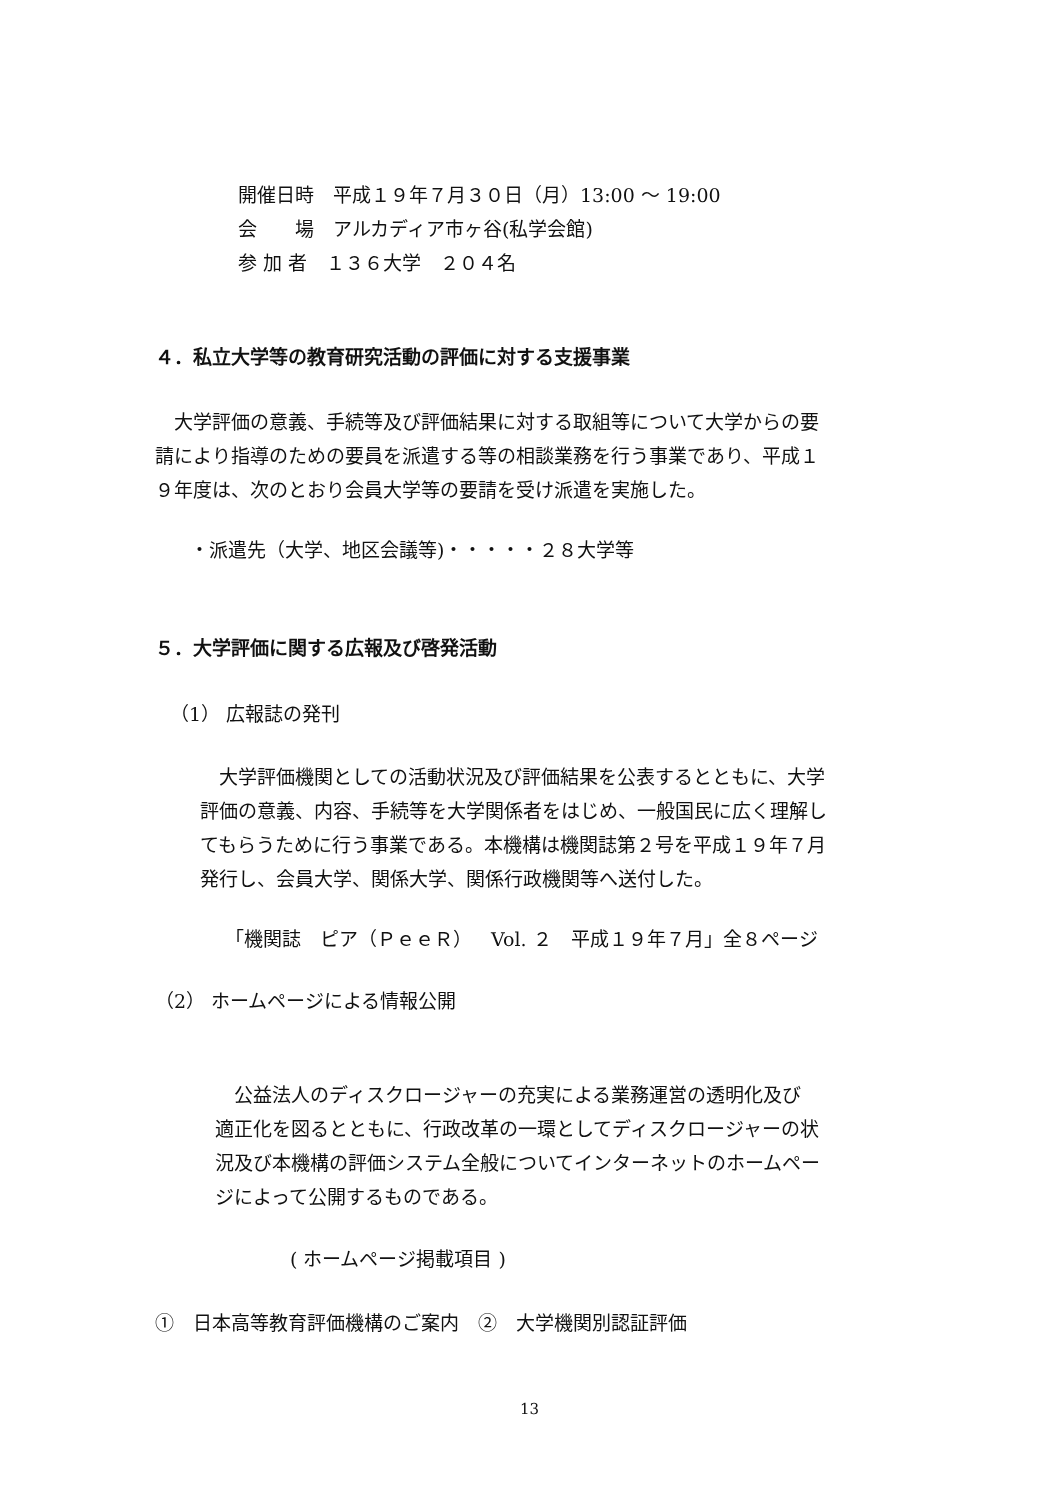開催日時　平成１９年７月３０日（月）13:00 ～ 19:00
会　　場　アルカディア市ヶ谷(私学会館)
参 加 者　１３６大学　２０４名
４．私立大学等の教育研究活動の評価に対する支援事業
　大学評価の意義、手続等及び評価結果に対する取組等について大学からの要
請により指導のための要員を派遣する等の相談業務を行う事業であり、平成１
９年度は、次のとおり会員大学等の要請を受け派遣を実施した。
・派遣先（大学、地区会議等)・・・・・２８大学等
５．大学評価に関する広報及び啓発活動
（1） 広報誌の発刊
　大学評価機関としての活動状況及び評価結果を公表するとともに、大学
評価の意義、内容、手続等を大学関係者をはじめ、一般国民に広く理解し
てもらうために行う事業である。本機構は機関誌第２号を平成１９年７月
発行し、会員大学、関係大学、関係行政機関等へ送付した。
「機関誌　ピア（ＰｅｅＲ）　Vol. ２　平成１９年７月」全８ページ
（2） ホームページによる情報公開
　公益法人のディスクロージャーの充実による業務運営の透明化及び
適正化を図るとともに、行政改革の一環としてディスクロージャーの状
況及び本機構の評価システム全般についてインターネットのホームペー
ジによって公開するものである。
( ホームページ掲載項目 )
①　日本高等教育評価機構のご案内　②　大学機関別認証評価
13